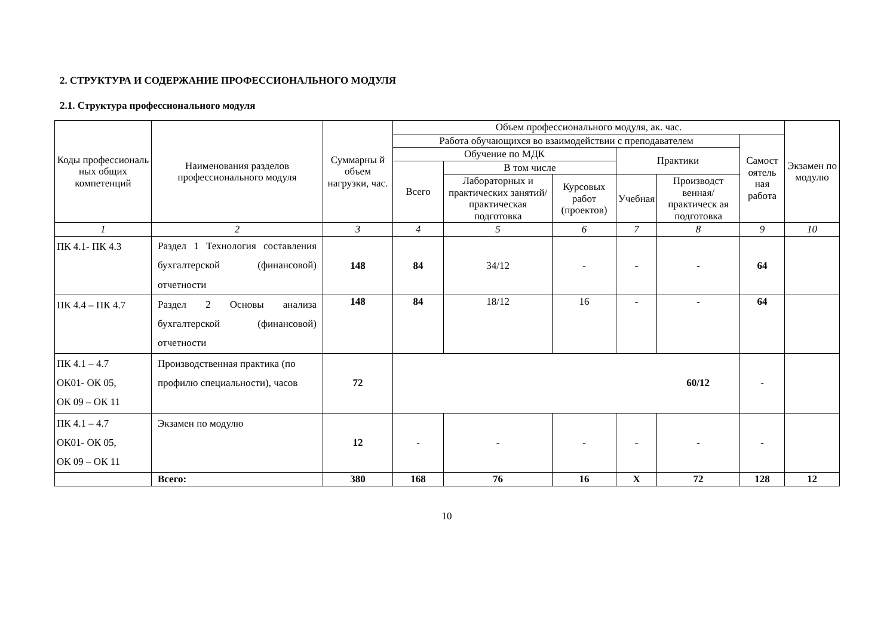2. СТРУКТУРА И СОДЕРЖАНИЕ ПРОФЕССИОНАЛЬНОГО МОДУЛЯ
2.1. Структура профессионального модуля
| Коды профессиональ ных общих компетенций | Наименования разделов профессионального модуля | Суммарны й объем нагрузки, час. | Объем профессионального модуля, ак. час. | | | | | | Экзамен по модулю |
| --- | --- | --- | --- | --- | --- | --- | --- | --- | --- |
| | | | Работа обучающихся во взаимодействии с преподавателем | | | | | Самост оятель ная работа | |
| | | | Обучение по МДК | | | Практики | | | |
| | | | Всего | В том числе | | | | | |
| | | | | Лабораторных и практических занятий/ практическая подготовка | Курсовых работ (проектов) | Учебная | Производст венная/ практическ ая подготовка | | |
| 1 | 2 | 3 | 4 | 5 | 6 | 7 | 8 | 9 | 10 |
| ПК 4.1- ПК 4.3 | Раздел 1 Технология составления бухгалтерской (финансовой) отчетности | 148 | 84 | 34/12 | - | - | - | 64 | |
| ПК 4.4 – ПК 4.7 | Раздел 2 Основы анализа бухгалтерской (финансовой) отчетности | 148 | 84 | 18/12 | 16 | - | - | 64 | |
| ПК 4.1 – 4.7 ОК01- ОК 05, ОК 09 – ОК 11 | Производственная практика (по профилю специальности), часов | 72 | 60/12 | | | | | - | |
| ПК 4.1 – 4.7 ОК01- ОК 05, ОК 09 – ОК 11 | Экзамен по модулю | 12 | - | - | - | - | - | - | |
| | Всего: | 380 | 168 | 76 | 16 | Х | 72 | 128 | 12 |
10